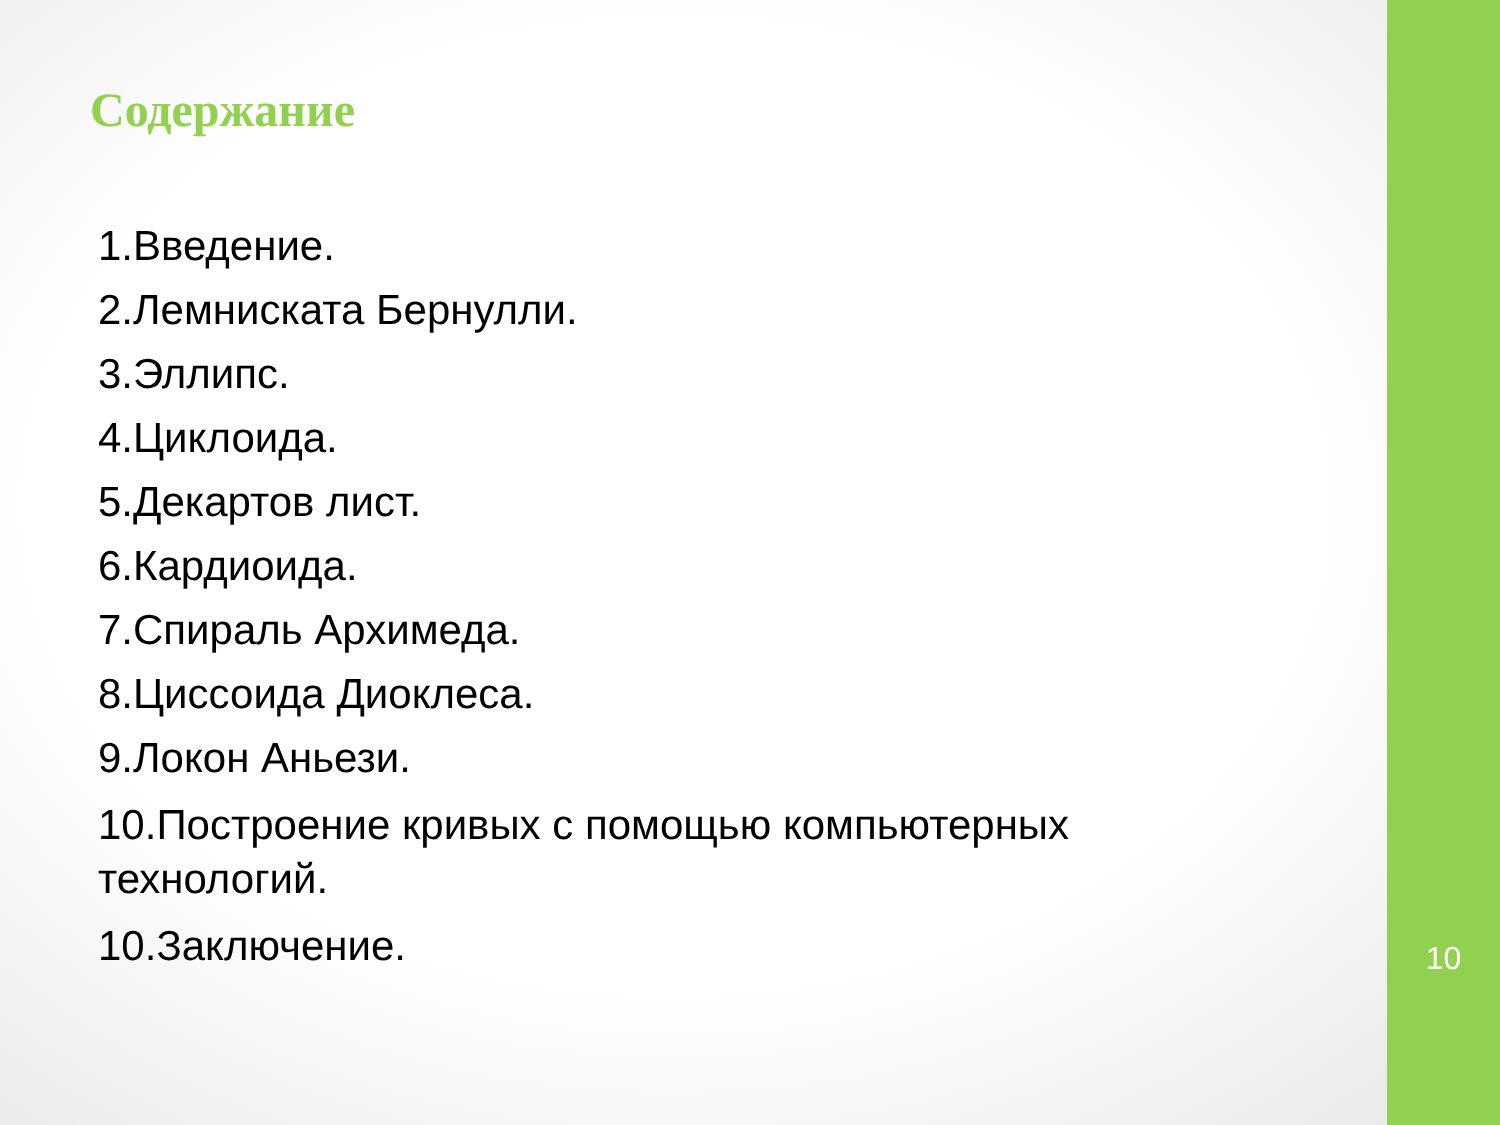Содержание
1.Введение.
2.Лемниската Бернулли.
3.Эллипс.
4.Циклоида.
5.Декартов лист.
6.Кардиоида.
7.Спираль Архимеда.
8.Циссоида Диоклеса.
9.Локон Аньези.
10.Построение кривых с помощью компьютерных технологий.
10.Заключение.
10